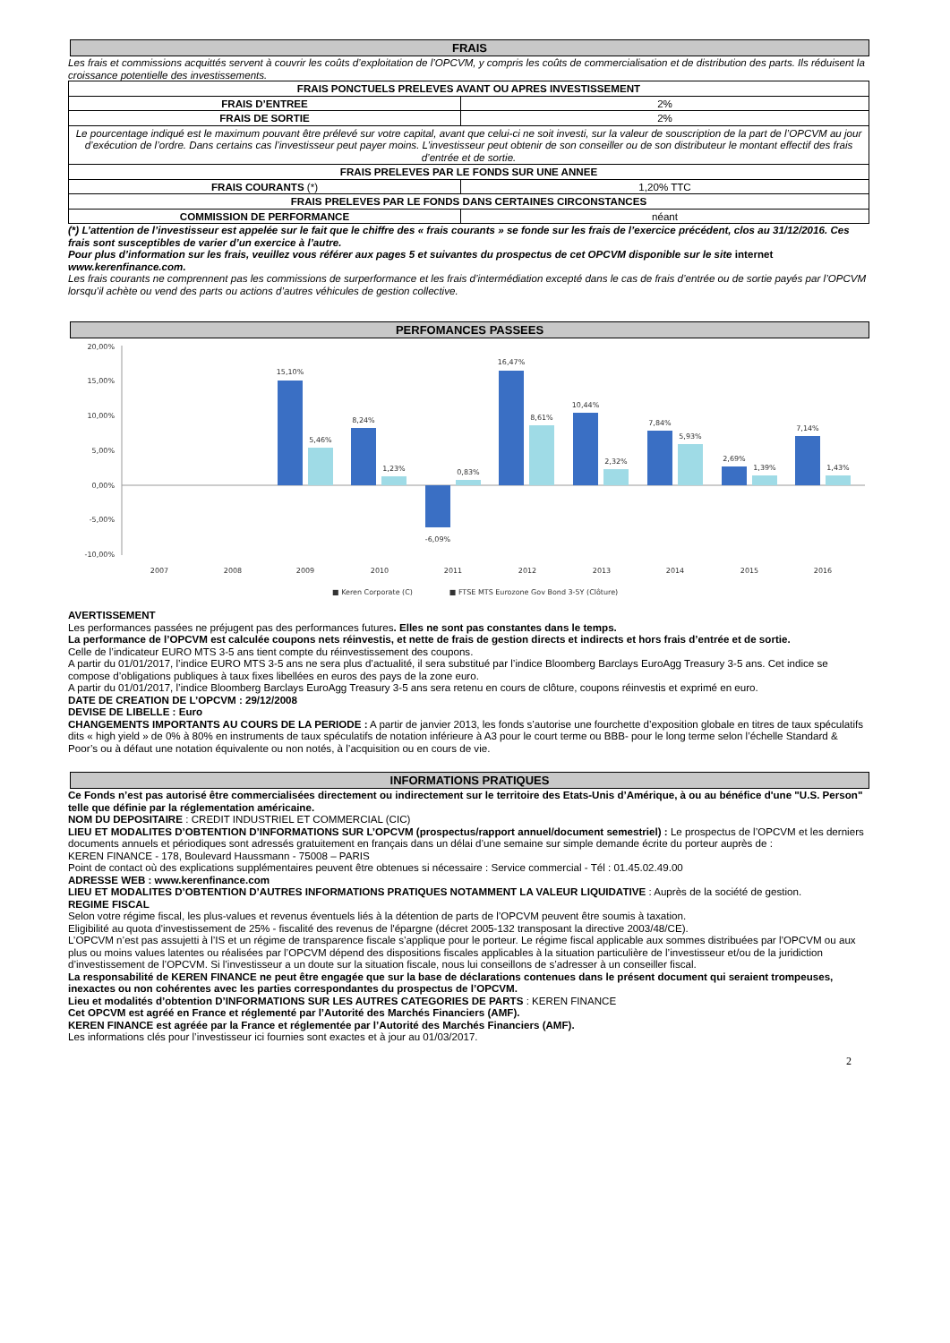FRAIS
Les frais et commissions acquittés servent à couvrir les coûts d’exploitation de l’OPCVM, y compris les coûts de commercialisation et de distribution des parts. Ils réduisent la croissance potentielle des investissements.
| FRAIS PONCTUELS PRELEVES AVANT OU APRES INVESTISSEMENT | |
| FRAIS D’ENTREE | 2% |
| FRAIS DE SORTIE | 2% |
| Le pourcentage indiqué est le maximum pouvant être prélevé sur votre capital, avant que celui-ci ne soit investi, sur la valeur de souscription de la part de l’OPCVM au jour d’exécution de l’ordre. Dans certains cas l’investisseur peut payer moins. L’investisseur peut obtenir de son conseiller ou de son distributeur le montant effectif des frais d’entrée et de sortie. | |
| FRAIS PRELEVES PAR LE FONDS SUR UNE ANNEE | |
| FRAIS COURANTS (*) | 1,20% TTC |
| FRAIS PRELEVES PAR LE FONDS DANS CERTAINES CIRCONSTANCES | |
| COMMISSION DE PERFORMANCE | néant |
(*) L’attention de l’investisseur est appelée sur le fait que le chiffre des « frais courants » se fonde sur les frais de l’exercice précédent, clos au 31/12/2016. Ces frais sont susceptibles de varier d’un exercice à l’autre.
Pour plus d’information sur les frais, veuillez vous référer aux pages 5 et suivantes du prospectus de cet OPCVM disponible sur le site internet www.kerenfinance.com.
Les frais courants ne comprennent pas les commissions de surperformance et les frais d’intermédiation excepté dans le cas de frais d’entrée ou de sortie payés par l’OPCVM lorsqu’il achète ou vend des parts ou actions d’autres véhicules de gestion collective.
PERFOMANCES PASSEES
20,00%
15,00%
10,00%
5,00%
0,00%
-5,00%
-10,00%
15,10%
5,46%
8,24%
1,23%
-6,09%
0,83%
16,47%
8,61%
10,44%
2,32%
7,84%
5,93%
2,69%
1,39%
7,14%
1,43%
2007
2008
2009
2010
2011
2012
2013
2014
2015
2016
■ Keren Corporate (C)
■ FTSE MTS Eurozone Gov Bond 3-5Y (Clôture)
AVERTISSEMENT
Les performances passées ne préjugent pas des performances futures. Elles ne sont pas constantes dans le temps.
La performance de l’OPCVM est calculée coupons nets réinvestis, et nette de frais de gestion directs et indirects et hors frais d’entrée et de sortie.
Celle de l’indicateur EURO MTS 3-5 ans tient compte du réinvestissement des coupons.
A partir du 01/01/2017, l’indice EURO MTS 3-5 ans ne sera plus d’actualité, il sera substitué par l’indice Bloomberg Barclays EuroAgg Treasury 3-5 ans. Cet indice se compose d’obligations publiques à taux fixes libellées en euros des pays de la zone euro.
A partir du 01/01/2017, l’indice Bloomberg Barclays EuroAgg Treasury 3-5 ans sera retenu en cours de clôture, coupons réinvestis et exprimé en euro.
DATE DE CREATION DE L’OPCVM : 29/12/2008
DEVISE DE LIBELLE : Euro
CHANGEMENTS IMPORTANTS AU COURS DE LA PERIODE : A partir de janvier 2013, les fonds s’autorise une fourchette d’exposition globale en titres de taux spéculatifs dits « high yield » de 0% à 80% en instruments de taux spéculatifs de notation inférieure à A3 pour le court terme ou BBB- pour le long terme selon l’échelle Standard & Poor’s ou à défaut une notation équivalente ou non notés, à l’acquisition ou en cours de vie.
INFORMATIONS PRATIQUES
Ce Fonds n’est pas autorisé être commercialisées directement ou indirectement sur le territoire des Etats-Unis d’Amérique, à ou au bénéfice d'une "U.S. Person" telle que définie par la réglementation américaine.
NOM DU DEPOSITAIRE : CREDIT INDUSTRIEL ET COMMERCIAL (CIC)
LIEU ET MODALITES D’OBTENTION D’INFORMATIONS SUR L’OPCVM (prospectus/rapport annuel/document semestriel) : Le prospectus de l’OPCVM et les derniers documents annuels et périodiques sont adressés gratuitement en français dans un délai d’une semaine sur simple demande écrite du porteur auprès de :
KEREN FINANCE - 178, Boulevard Haussmann - 75008 – PARIS
Point de contact où des explications supplémentaires peuvent être obtenues si nécessaire : Service commercial - Tél : 01.45.02.49.00
ADRESSE WEB : www.kerenfinance.com
LIEU ET MODALITES D’OBTENTION D’AUTRES INFORMATIONS PRATIQUES NOTAMMENT LA VALEUR LIQUIDATIVE : Auprès de la société de gestion.
REGIME FISCAL
Selon votre régime fiscal, les plus-values et revenus éventuels liés à la détention de parts de l’OPCVM peuvent être soumis à taxation.
Eligibilité au quota d'investissement de 25% - fiscalité des revenus de l'épargne (décret 2005-132 transposant la directive 2003/48/CE).
L’OPCVM n’est pas assujetti à l’IS et un régime de transparence fiscale s’applique pour le porteur. Le régime fiscal applicable aux sommes distribuées par l’OPCVM ou aux plus ou moins values latentes ou réalisées par l’OPCVM dépend des dispositions fiscales applicables à la situation particulière de l’investisseur et/ou de la juridiction d’investissement de l’OPCVM. Si l’investisseur a un doute sur la situation fiscale, nous lui conseillons de s’adresser à un conseiller fiscal.
La responsabilité de KEREN FINANCE ne peut être engagée que sur la base de déclarations contenues dans le présent document qui seraient trompeuses, inexactes ou non cohérentes avec les parties correspondantes du prospectus de l’OPCVM.
Lieu et modalités d’obtention D’INFORMATIONS SUR LES AUTRES CATEGORIES DE PARTS : KEREN FINANCE
Cet OPCVM est agréé en France et réglementé par l’Autorité des Marchés Financiers (AMF).
KEREN FINANCE est agréée par la France et réglementée par l’Autorité des Marchés Financiers (AMF).
Les informations clés pour l’investisseur ici fournies sont exactes et à jour au 01/03/2017.
2